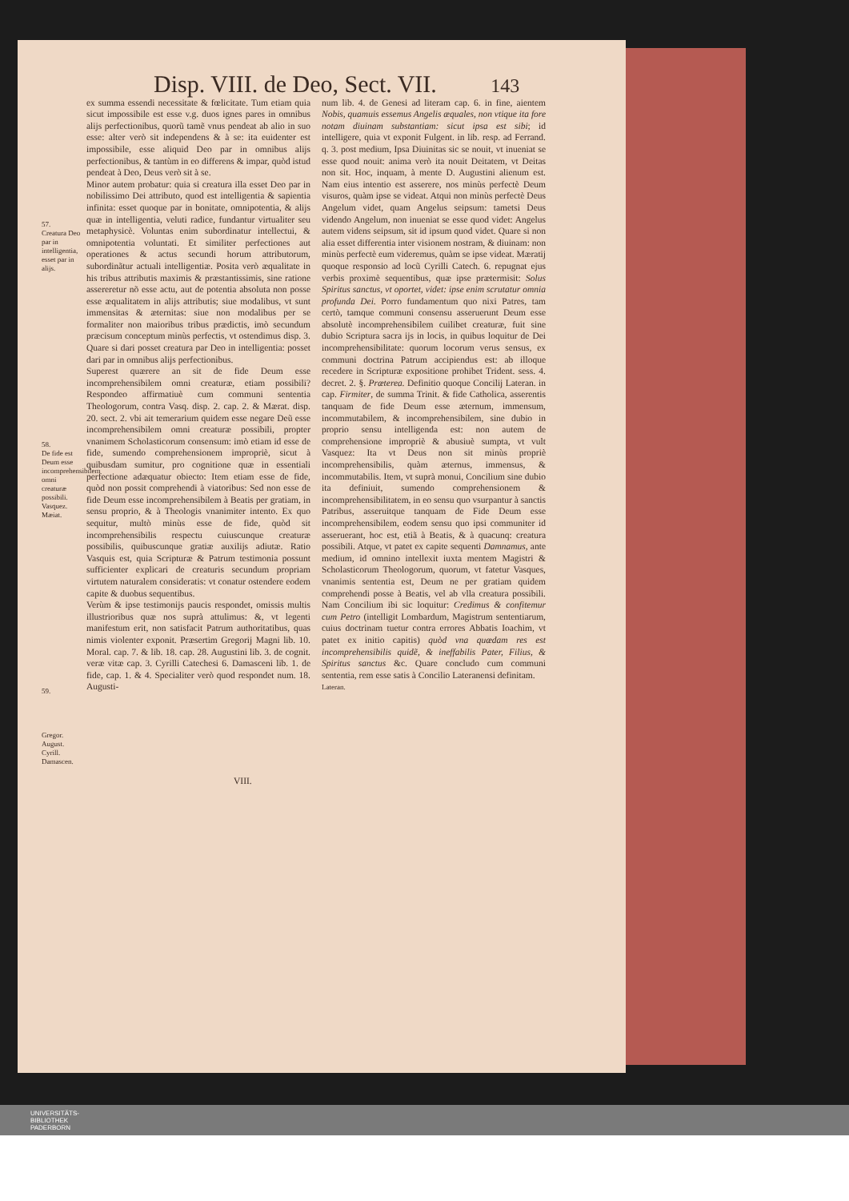Disp. VIII. de Deo, Sect. VII. 143
57.
Creatura Deo par in intelligentia, esset par in alijs.
58.
De fide est Deum esse incomprehensibilem omni creaturæ possibili.
Vasquez.
Mæiat.
59.
Gregor. August. Cyrill. Damascen.
ex summa essendi necessitate & fœlicitate. Tum etiam quia sicut impossibile est esse v.g. duos ignes pares in omnibus alijs perfectionibus, quorũ tamẽ vnus pendeat ab alio in suo esse: alter verò sit independens & à se: ita euidenter est impossibile, esse aliquid Deo par in omnibus alijs perfectionibus, & tantùm in eo differens & impar, quòd istud pendeat à Deo, Deus verò sit à se.
Minor autem probatur: quia si creatura illa esset Deo par in nobilissimo Dei attributo, quod est intelligentia & sapientia infinita: esset quoque par in bonitate, omnipotentia, & alijs quæ in intelligentia, veluti radice, fundantur virtualiter seu metaphysicè. Voluntas enim subordinatur intellectui, & omnipotentia voluntati. Et similiter perfectiones aut operationes & actus secundi horum attributorum, subordinãtur actuali intelligentiæ. Posita verò æqualitate in his tribus attributis maximis & præstantissimis, sine ratione assereretur nõ esse actu, aut de potentia absoluta non posse esse æqualitatem in alijs attributis; siue modalibus, vt sunt immensitas & æternitas: siue non modalibus per se formaliter non maioribus tribus prædictis, imò secundum præcisum conceptum minùs perfectis, vt ostendimus disp. 3. Quare si dari posset creatura par Deo in intelligentia: posset dari par in omnibus alijs perfectionibus.
Superest quærere an sit de fide Deum esse incomprehensibilem omni creaturæ, etiam possibili? Respondeo affirmatiuè cum communi sententia Theologorum, contra Vasq. disp. 2. cap. 2. & Mærat. disp. 20. sect. 2. vbi ait temerarium quidem esse negare Deũ esse incomprehensibilem omni creaturæ possibili, propter vnanimem Scholasticorum consensum: imò etiam id esse de fide, sumendo comprehensionem impropriè, sicut à quibusdam sumitur, pro cognitione quæ in essentiali perfectione adæquatur obiecto: Item etiam esse de fide, quòd non possit comprehendi à viatoribus: Sed non esse de fide Deum esse incomprehensibilem à Beatis per gratiam, in sensu proprio, & à Theologis vnanimiter intento. Ex quo sequitur, multò minùs esse de fide, quòd sit incomprehensibilis respectu cuiuscunque creaturæ possibilis, quibuscunque gratiæ auxilijs adiutæ. Ratio Vasquis est, quia Scripturæ & Patrum testimonia possunt sufficienter explicari de creaturis secundum propriam virtutem naturalem consideratis: vt conatur ostendere eodem capite & duobus sequentibus.
Verùm & ipse testimonijs paucis respondet, omissis multis illustrioribus quæ nos suprà attulimus: &, vt legenti manifestum erit, non satisfacit Patrum authoritatibus, quas nimis violenter exponit. Præsertim Gregorij Magni lib. 10. Moral. cap. 7. & lib. 18. cap. 28. Augustini lib. 3. de cognit. veræ vitæ cap. 3. Cyrilli Catechesi 6. Damasceni lib. 1. de fide, cap. 1. & 4. Specialiter verò quod respondet num. 18. Augusti-
num lib. 4. de Genesi ad literam cap. 6. in fine, aientem Nobis, quamuis essemus Angelis æquales, non vtique ita fore notam diuinam substantiam: sicut ipsa est sibi; id intelligere, quia vt exponit Fulgent. in lib. resp. ad Ferrand. q. 3. post medium, Ipsa Diuinitas sic se nouit, vt inueniat se esse quod nouit: anima verò ita nouit Deitatem, vt Deitas non sit. Hoc, inquam, à mente D. Augustini alienum est. Nam eius intentio est asserere, nos minùs perfectè Deum visuros, quàm ipse se videat. Atqui non minùs perfectè Deus Angelum videt, quam Angelus seipsum: tametsi Deus videndo Angelum, non inueniat se esse quod videt: Angelus autem videns seipsum, sit id ipsum quod videt. Quare si non alia esset differentia inter visionem nostram, & diuinam: non minùs perfectè eum videremus, quàm se ipse videat. Mæratij quoque responsio ad locũ Cyrilli Catech. 6. repugnat ejus verbis proximè sequentibus, quæ ipse prætermisit: Solus Spiritus sanctus, vt oportet, videt: ipse enim scrutatur omnia profunda Dei. Porro fundamentum quo nixi Patres, tam certò, tamque communi consensu asseruerunt Deum esse absolutè incomprehensibilem cuilibet creaturæ, fuit sine dubio Scriptura sacra ijs in locis, in quibus loquitur de Dei incomprehensibilitate: quorum locorum verus sensus, ex communi doctrina Patrum accipiendus est: ab illoque recedere in Scripturæ expositione prohibet Trident. sess. 4. decret. 2. §. Præterea. Definitio quoque Concilij Lateran. in cap. Firmiter, de summa Trinit. & fide Catholica, asserentis tanquam de fide Deum esse æternum, immensum, incommutabilem, & incomprehensibilem, sine dubio in proprio sensu intelligenda est: non autem de comprehensione impropriè & abusiuè sumpta, vt vult Vasquez: Ita vt Deus non sit minùs propriè incomprehensibilis, quàm æternus, immensus, & incommutabilis. Item, vt suprà monui, Concilium sine dubio ita definiuit, sumendo comprehensionem & incomprehensibilitatem, in eo sensu quo vsurpantur à sanctis Patribus, asseruitque tanquam de Fide Deum esse incomprehensibilem, eodem sensu quo ipsi communiter id asseruerant, hoc est, etiã à Beatis, & à quacunq: creatura possibili. Atque, vt patet ex capite sequenti Damnamus, ante medium, id omnino intellexit iuxta mentem Magistri & Scholasticorum Theologorum, quorum, vt fatetur Vasques, vnanimis sententia est, Deum ne per gratiam quidem comprehendi posse à Beatis, vel ab vlla creatura possibili. Nam Concilium ibi sic loquitur: Credimus & confitemur cum Petro (intelligit Lombardum, Magistrum sententiarum, cuius doctrinam tuetur contra errores Abbatis Ioachim, vt patet ex initio capitis) quòd vna quædam res est incomprehensibilis quidẽ, & ineffabilis Pater, Filius, & Spiritus sanctus &c. Quare concludo cum communi sententia, rem esse satis à Concilio Lateranensi definitam.
Lateran.
VIII.
UNIVERSITÄTS-
BIBLIOTHEK
PADERBORN